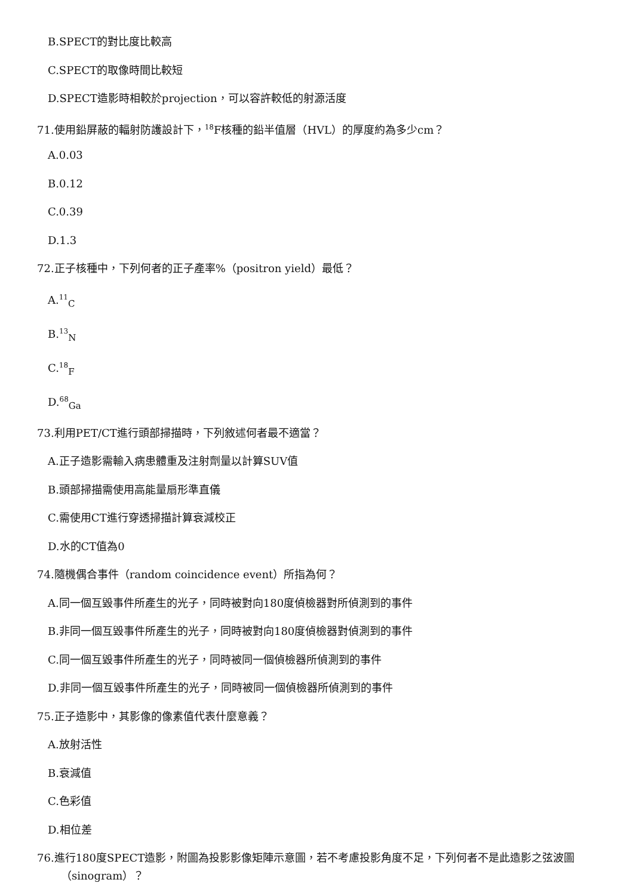B.SPECT的對比度比較高
C.SPECT的取像時間比較短
D.SPECT造影時相較於projection，可以容許較低的射源活度
71.使用鉛屏蔽的輻射防護設計下，<sup>18</sup>F核種的鉛半值層（HVL）的厚度約為多少cm？
A.0.03
B.0.12
C.0.39
D.1.3
72.正子核種中，下列何者的正子產率%（positron yield）最低？
A.<sup>11</sup><sub>C</sub>
B.<sup>13</sup><sub>N</sub>
C.<sup>18</sup><sub>F</sub>
D.<sup>68</sup><sub>Ga</sub>
73.利用PET/CT進行頭部掃描時，下列敘述何者最不適當？
A.正子造影需輸入病患體重及注射劑量以計算SUV值
B.頭部掃描需使用高能量扇形準直儀
C.需使用CT進行穿透掃描計算衰減校正
D.水的CT值為0
74.隨機偶合事件（random coincidence event）所指為何？
A.同一個互毀事件所產生的光子，同時被對向180度偵檢器對所偵測到的事件
B.非同一個互毀事件所產生的光子，同時被對向180度偵檢器對偵測到的事件
C.同一個互毀事件所產生的光子，同時被同一個偵檢器所偵測到的事件
D.非同一個互毀事件所產生的光子，同時被同一個偵檢器所偵測到的事件
75.正子造影中，其影像的像素值代表什麼意義？
A.放射活性
B.衰減值
C.色彩值
D.相位差
76.進行180度SPECT造影，附圖為投影影像矩陣示意圖，若不考慮投影角度不足，下列何者不是此造影之弦波圖
（sinogram）？